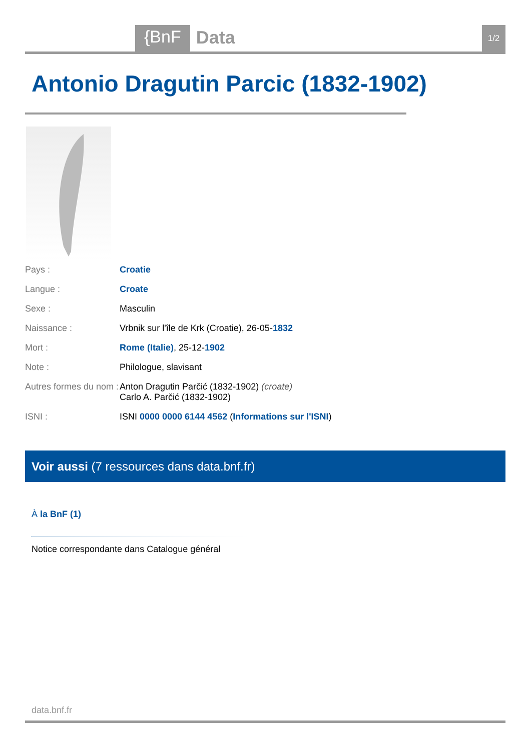{BnF Data 1/2
Antonio Dragutin Parcic (1832-1902)
| Pays : | Croatie |
| Langue : | Croate |
| Sexe : | Masculin |
| Naissance : | Vrbnik sur l'île de Krk (Croatie), 26-05- 1832 |
| Mort : | Rome (Italie) , 25-12- 1902 |
| Note : | Philologue, slavisant |
| Autres formes du nom : | Anton Dragutin Parčić (1832-1902) (croate) Carlo A. Parčić (1832-1902) |
| ISNI : | ISNI 0000 0000 6144 4562 ( Informations sur l'ISNI ) |
Voir aussi (7 ressources dans data.bnf.fr)
À la BnF (1)
Notice correspondante dans Catalogue général
data.bnf.fr